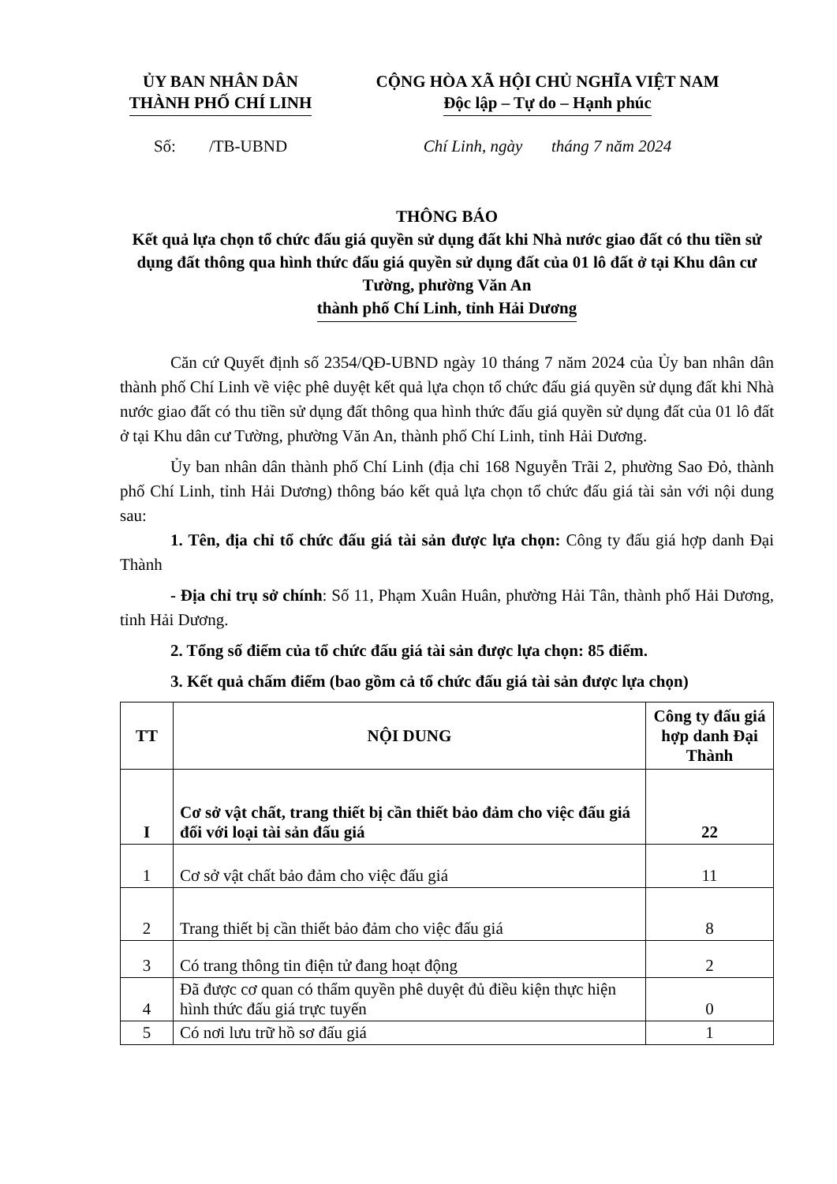ỦY BAN NHÂN DÂN
THÀNH PHỐ CHÍ LINH
CỘNG HÒA XÃ HỘI CHỦ NGHĨA VIỆT NAM
Độc lập – Tự do – Hạnh phúc
Số: /TB-UBND Chí Linh, ngày tháng 7 năm 2024
THÔNG BÁO
Kết quả lựa chọn tổ chức đấu giá quyền sử dụng đất khi Nhà nước giao đất có thu tiền sử dụng đất thông qua hình thức đấu giá quyền sử dụng đất của 01 lô đất ở tại Khu dân cư Tường, phường Văn An
thành phố Chí Linh, tỉnh Hải Dương
Căn cứ Quyết định số 2354/QĐ-UBND ngày 10 tháng 7 năm 2024 của Ủy ban nhân dân thành phố Chí Linh về việc phê duyệt kết quả lựa chọn tổ chức đấu giá quyền sử dụng đất khi Nhà nước giao đất có thu tiền sử dụng đất thông qua hình thức đấu giá quyền sử dụng đất của 01 lô đất ở tại Khu dân cư Tường, phường Văn An, thành phố Chí Linh, tỉnh Hải Dương.
Ủy ban nhân dân thành phố Chí Linh (địa chỉ 168 Nguyễn Trãi 2, phường Sao Đỏ, thành phố Chí Linh, tỉnh Hải Dương) thông báo kết quả lựa chọn tổ chức đấu giá tài sản với nội dung sau:
1. Tên, địa chỉ tổ chức đấu giá tài sản được lựa chọn: Công ty đấu giá hợp danh Đại Thành
- Địa chỉ trụ sở chính: Số 11, Phạm Xuân Huân, phường Hải Tân, thành phố Hải Dương, tỉnh Hải Dương.
2. Tổng số điểm của tổ chức đấu giá tài sản được lựa chọn: 85 điểm.
3. Kết quả chấm điểm (bao gồm cả tổ chức đấu giá tài sản được lựa chọn)
| TT | NỘI DUNG | Công ty đấu giá hợp danh Đại Thành |
| --- | --- | --- |
| I | Cơ sở vật chất, trang thiết bị cần thiết bảo đảm cho việc đấu giá đối với loại tài sản đấu giá | 22 |
| 1 | Cơ sở vật chất bảo đảm cho việc đấu giá | 11 |
| 2 | Trang thiết bị cần thiết bảo đảm cho việc đấu giá | 8 |
| 3 | Có trang thông tin điện tử đang hoạt động | 2 |
| 4 | Đã được cơ quan có thẩm quyền phê duyệt đủ điều kiện thực hiện hình thức đấu giá trực tuyến | 0 |
| 5 | Có nơi lưu trữ hồ sơ đấu giá | 1 |